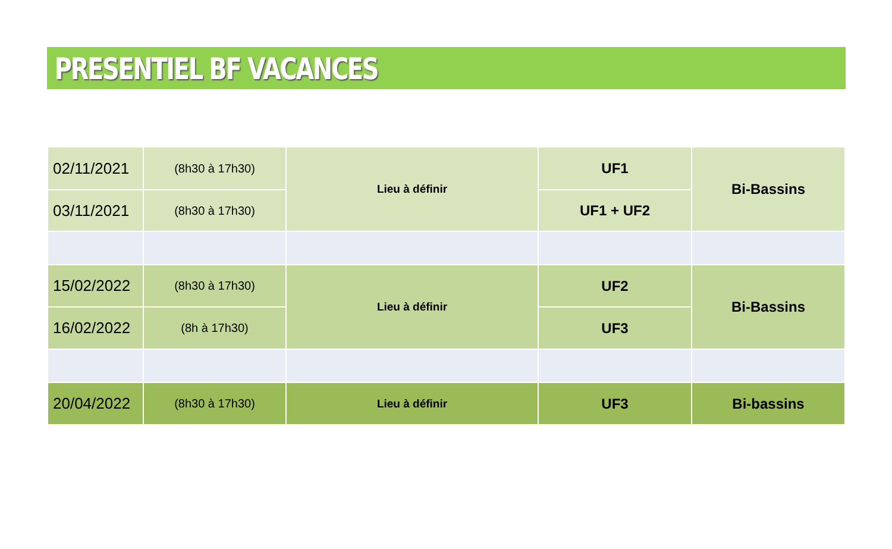PRESENTIEL BF VACANCES
| 02/11/2021 | (8h30 à 17h30) | Lieu à définir | UF1 | Bi-Bassins |
| 03/11/2021 | (8h30 à 17h30) | | UF1 + UF2 | |
| 15/02/2022 | (8h30 à 17h30) | Lieu à définir | UF2 | Bi-Bassins |
| 16/02/2022 | (8h à 17h30) | | UF3 | |
| 20/04/2022 | (8h30 à 17h30) | Lieu à définir | UF3 | Bi-bassins |